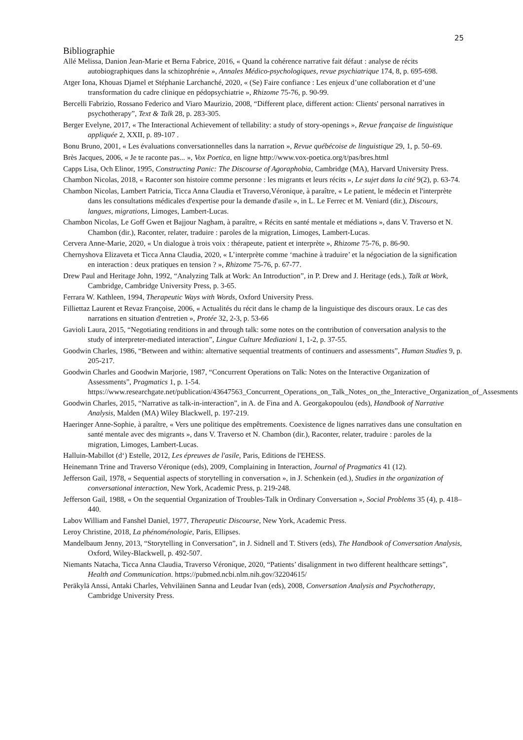25
Bibliographie
Allé Melissa, Danion Jean-Marie et Berna Fabrice, 2016, « Quand la cohérence narrative fait défaut : analyse de récits autobiographiques dans la schizophrénie », Annales Médico-psychologiques, revue psychiatrique 174, 8, p. 695-698.
Atger Iona, Khouas Djamel et Stéphanie Larchanché, 2020, « (Se) Faire confiance : Les enjeux d’une collaboration et d’une transformation du cadre clinique en pédopsychiatrie », Rhizome 75-76, p. 90-99.
Bercelli Fabrizio, Rossano Federico and Viaro Maurizio, 2008, “Different place, different action: Clients' personal narratives in psychotherapy”, Text & Talk 28, p. 283-305.
Berger Evelyne, 2017, « The Interactional Achievement of tellability: a study of story-openings », Revue française de linguistique appliquée 2, XXII, p. 89-107 .
Bonu Bruno, 2001, « Les évaluations conversationnelles dans la narration », Revue québécoise de linguistique 29, 1, p. 50–69.
Brès Jacques, 2006, « Je te raconte pas... », Vox Poetica, en ligne http://www.vox-poetica.org/t/pas/bres.html
Capps Lisa, Och Elinor, 1995, Constructing Panic: The Discourse of Agoraphobia, Cambridge (MA), Harvard University Press.
Chambon Nicolas, 2018, « Raconter son histoire comme personne : les migrants et leurs récits », Le sujet dans la cité 9(2), p. 63-74.
Chambon Nicolas, Lambert Patricia, Ticca Anna Claudia et Traverso,Véronique, à paraître, « Le patient, le médecin et l'interprète dans les consultations médicales d'expertise pour la demande d'asile », in L. Le Ferrec et M. Veniard (dir.), Discours, langues, migrations, Limoges, Lambert-Lucas.
Chambon Nicolas, Le Goff Gwen et Bajjour Nagham, à paraître, « Récits en santé mentale et médiations », dans V. Traverso et N. Chambon (dir.), Raconter, relater, traduire : paroles de la migration, Limoges, Lambert-Lucas.
Cervera Anne-Marie, 2020, « Un dialogue à trois voix : thérapeute, patient et interprète », Rhizome 75-76, p. 86-90.
Chernyshova Elizaveta et Ticca Anna Claudia, 2020, « L’interprète comme ‘machine à traduire’ et la négociation de la signification en interaction : deux pratiques en tension ? », Rhizome 75-76, p. 67-77.
Drew Paul and Heritage John, 1992, “Analyzing Talk at Work: An Introduction”, in P. Drew and J. Heritage (eds.), Talk at Work, Cambridge, Cambridge University Press, p. 3-65.
Ferrara W. Kathleen, 1994, Therapeutic Ways with Words, Oxford University Press.
Filliettaz Laurent et Revaz Françoise, 2006, « Actualités du récit dans le champ de la linguistique des discours oraux. Le cas des narrations en situation d'entretien », Protée 32, 2-3, p. 53-66
Gavioli Laura, 2015, “Negotiating renditions in and through talk: some notes on the contribution of conversation analysis to the study of interpreter-mediated interaction”, Lingue Culture Mediazioni 1, 1-2, p. 37-55.
Goodwin Charles, 1986, “Between and within: alternative sequential treatments of continuers and assessments”, Human Studies 9, p. 205-217.
Goodwin Charles and Goodwin Marjorie, 1987, “Concurrent Operations on Talk: Notes on the Interactive Organization of Assessments”, Pragmatics 1, p. 1-54. https://www.researchgate.net/publication/43647563_Concurrent_Operations_on_Talk_Notes_on_the_Interactive_Organization_of_Assesments
Goodwin Charles, 2015, “Narrative as talk-in-interaction”, in A. de Fina and A. Georgakopoulou (eds), Handbook of Narrative Analysis, Malden (MA) Wiley Blackwell, p. 197-219.
Haeringer Anne-Sophie, à paraître, « Vers une politique des empêtrements. Coexistence de lignes narratives dans une consultation en santé mentale avec des migrants », dans V. Traverso et N. Chambon (dir.), Raconter, relater, traduire : paroles de la migration, Limoges, Lambert-Lucas.
Halluin-Mabillot (d‘) Estelle, 2012, Les épreuves de l'asile, Paris, Editions de l'EHESS.
Heinemann Trine and Traverso Véronique (eds), 2009, Complaining in Interaction, Journal of Pragmatics 41 (12).
Jefferson Gail, 1978, « Sequential aspects of storytelling in conversation », in J. Schenkein (ed.), Studies in the organization of conversational interaction, New York, Academic Press, p. 219-248.
Jefferson Gail, 1988, « On the sequential Organization of Troubles-Talk in Ordinary Conversation », Social Problems 35 (4), p. 418–440.
Labov William and Fanshel Daniel, 1977, Therapeutic Discourse, New York, Academic Press.
Leroy Christine, 2018, La phénoménologie, Paris, Ellipses.
Mandelbaum Jenny, 2013, “Storytelling in Conversation”, in J. Sidnell and T. Stivers (eds), The Handbook of Conversation Analysis, Oxford, Wiley-Blackwell, p. 492-507.
Niemants Natacha, Ticca Anna Claudia, Traverso Véronique, 2020, “Patients’ disalignment in two different healthcare settings”, Health and Communication. https://pubmed.ncbi.nlm.nih.gov/32204615/
Peräkylä Anssi, Antaki Charles, Vehviläinen Sanna and Leudar Ivan (eds), 2008, Conversation Analysis and Psychotherapy, Cambridge University Press.